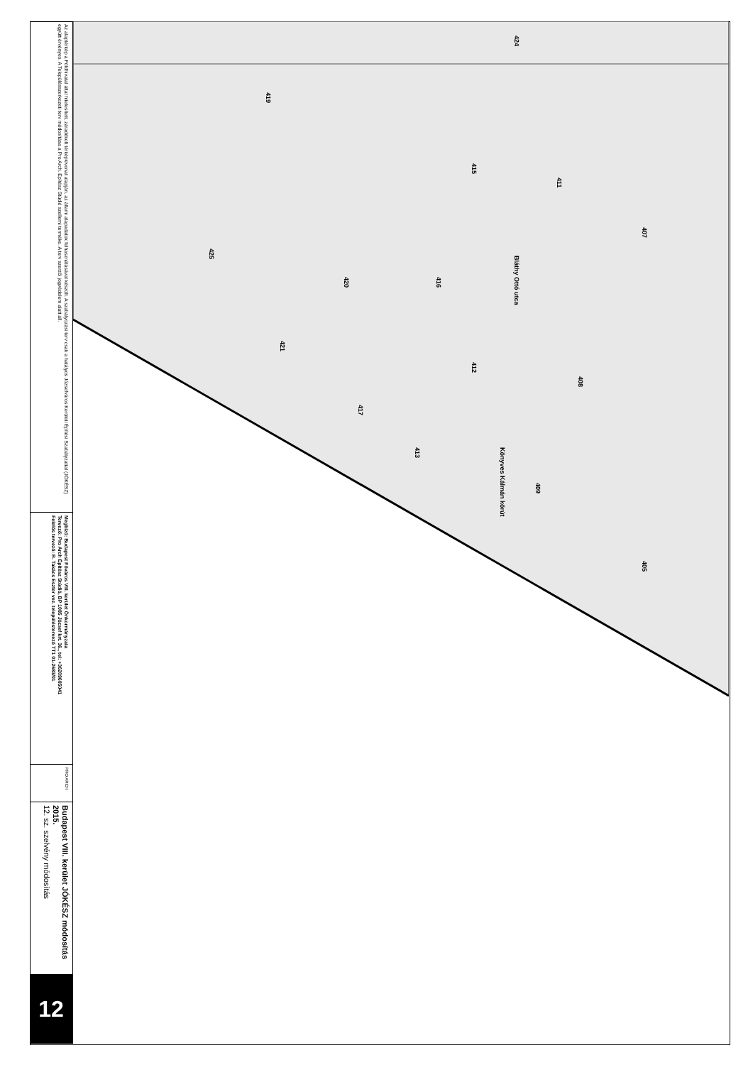Az alaptérkép a Földhivatal által hitelesített, záradékolt térképkivonat alapján, az állami alapadatok felhasználásával készült. A szabályozási terv csak a hatályos Józsefváros Kerületi Építési Szabályzattal (JÓKÉSZ) együtt érvényes. A Településszerkezeti terv módosítása a Pro Arch. Építész Stúdió szellemi terméke. A terv szerzői jogvédelem alatt áll.
Megbízó: Budapest Főváros VIII. kerület Önkormányzata
Tervező: Pro Arch Építész Stúdió, BP 1085 József krt. 36., tel: +36209605041
Felelős tervező: R. Takács Eszter vez. településtervező TT1 01-2683/01
PRO ARCH
Budapest VIII. kerület JÓKÉSZ módosítás 2015.
12. sz. szelvény módosítás
12
419
425
420
421
416
412
408
407
409
405
413
417
415
411
424
Bláthy Ottó utca
Könyves Kálmán körút